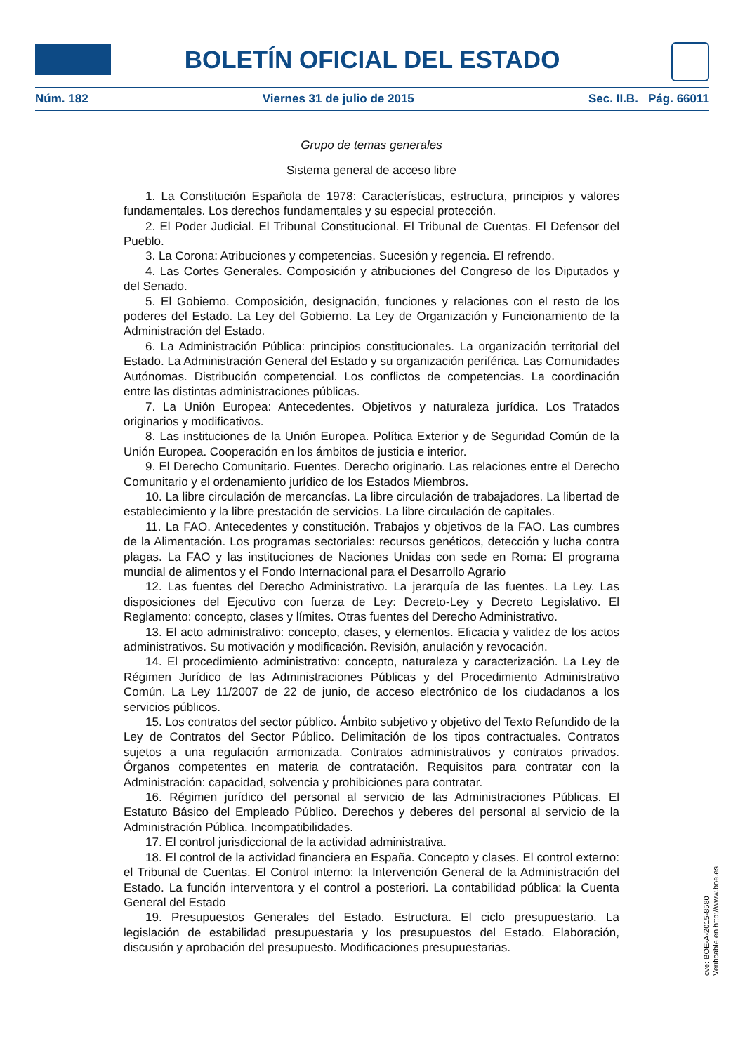BOLETÍN OFICIAL DEL ESTADO
Núm. 182 Viernes 31 de julio de 2015 Sec. II.B. Pág. 66011
Grupo de temas generales
Sistema general de acceso libre
1. La Constitución Española de 1978: Características, estructura, principios y valores fundamentales. Los derechos fundamentales y su especial protección.
2. El Poder Judicial. El Tribunal Constitucional. El Tribunal de Cuentas. El Defensor del Pueblo.
3. La Corona: Atribuciones y competencias. Sucesión y regencia. El refrendo.
4. Las Cortes Generales. Composición y atribuciones del Congreso de los Diputados y del Senado.
5. El Gobierno. Composición, designación, funciones y relaciones con el resto de los poderes del Estado. La Ley del Gobierno. La Ley de Organización y Funcionamiento de la Administración del Estado.
6. La Administración Pública: principios constitucionales. La organización territorial del Estado. La Administración General del Estado y su organización periférica. Las Comunidades Autónomas. Distribución competencial. Los conflictos de competencias. La coordinación entre las distintas administraciones públicas.
7. La Unión Europea: Antecedentes. Objetivos y naturaleza jurídica. Los Tratados originarios y modificativos.
8. Las instituciones de la Unión Europea. Política Exterior y de Seguridad Común de la Unión Europea. Cooperación en los ámbitos de justicia e interior.
9. El Derecho Comunitario. Fuentes. Derecho originario. Las relaciones entre el Derecho Comunitario y el ordenamiento jurídico de los Estados Miembros.
10. La libre circulación de mercancías. La libre circulación de trabajadores. La libertad de establecimiento y la libre prestación de servicios. La libre circulación de capitales.
11. La FAO. Antecedentes y constitución. Trabajos y objetivos de la FAO. Las cumbres de la Alimentación. Los programas sectoriales: recursos genéticos, detección y lucha contra plagas. La FAO y las instituciones de Naciones Unidas con sede en Roma: El programa mundial de alimentos y el Fondo Internacional para el Desarrollo Agrario
12. Las fuentes del Derecho Administrativo. La jerarquía de las fuentes. La Ley. Las disposiciones del Ejecutivo con fuerza de Ley: Decreto-Ley y Decreto Legislativo. El Reglamento: concepto, clases y límites. Otras fuentes del Derecho Administrativo.
13. El acto administrativo: concepto, clases, y elementos. Eficacia y validez de los actos administrativos. Su motivación y modificación. Revisión, anulación y revocación.
14. El procedimiento administrativo: concepto, naturaleza y caracterización. La Ley de Régimen Jurídico de las Administraciones Públicas y del Procedimiento Administrativo Común. La Ley 11/2007 de 22 de junio, de acceso electrónico de los ciudadanos a los servicios públicos.
15. Los contratos del sector público. Ámbito subjetivo y objetivo del Texto Refundido de la Ley de Contratos del Sector Público. Delimitación de los tipos contractuales. Contratos sujetos a una regulación armonizada. Contratos administrativos y contratos privados. Órganos competentes en materia de contratación. Requisitos para contratar con la Administración: capacidad, solvencia y prohibiciones para contratar.
16. Régimen jurídico del personal al servicio de las Administraciones Públicas. El Estatuto Básico del Empleado Público. Derechos y deberes del personal al servicio de la Administración Pública. Incompatibilidades.
17. El control jurisdiccional de la actividad administrativa.
18. El control de la actividad financiera en España. Concepto y clases. El control externo: el Tribunal de Cuentas. El Control interno: la Intervención General de la Administración del Estado. La función interventora y el control a posteriori. La contabilidad pública: la Cuenta General del Estado
19. Presupuestos Generales del Estado. Estructura. El ciclo presupuestario. La legislación de estabilidad presupuestaria y los presupuestos del Estado. Elaboración, discusión y aprobación del presupuesto. Modificaciones presupuestarias.
cve: BOE-A-2015-8580
Verificable en http://www.boe.es